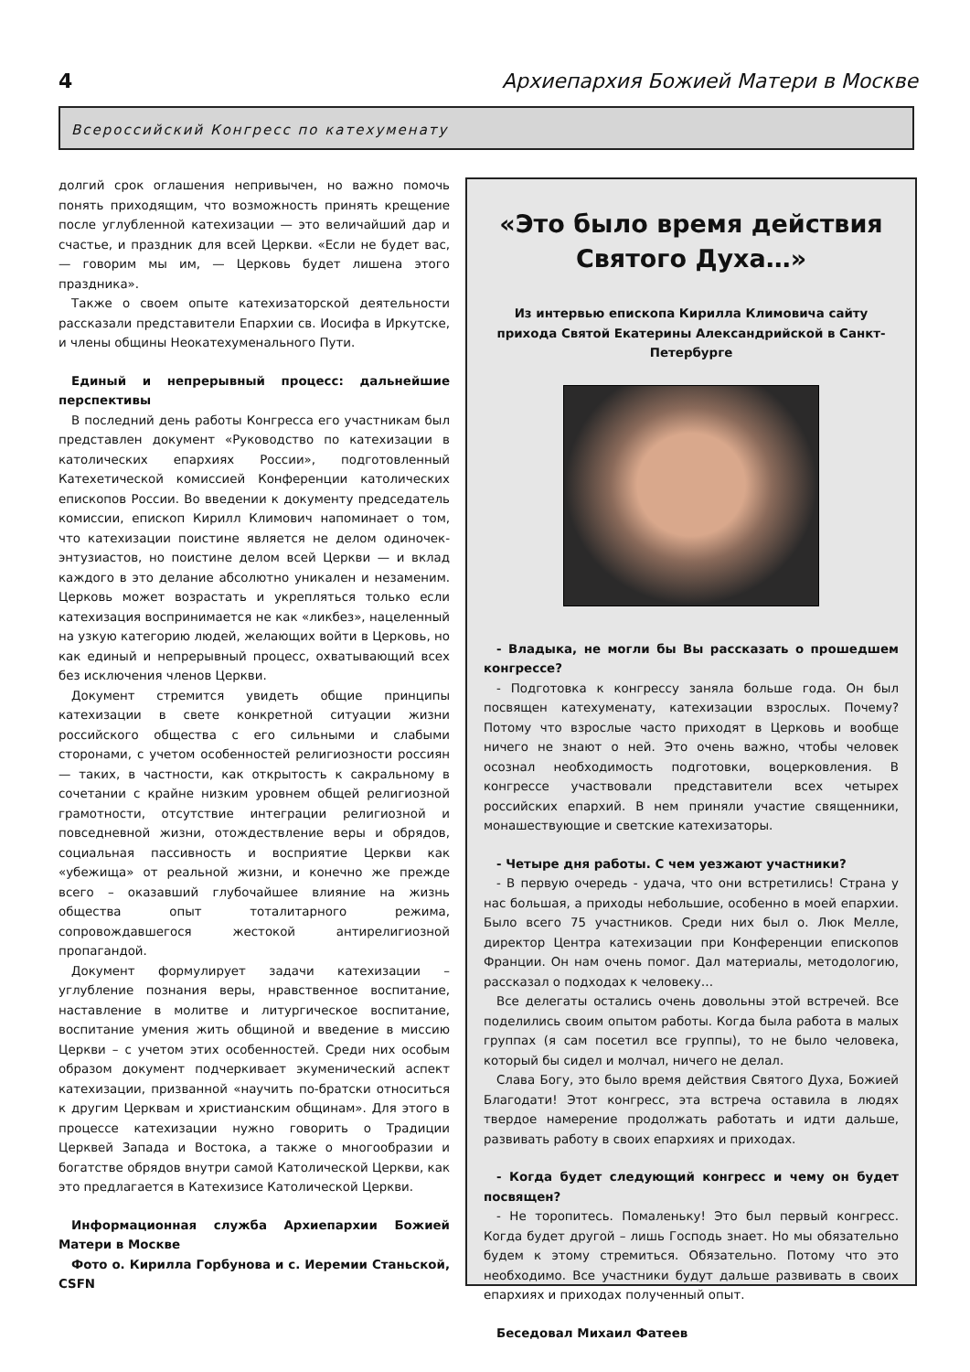4 Архиепархия Божией Матери в Москве
Всероссийский Конгресс по катехуменату
долгий срок оглашения непривычен, но важно помочь понять приходящим, что возможность принять крещение после углубленной катехизации — это величайший дар и счастье, и праздник для всей Церкви. «Если не будет вас, — говорим мы им, — Церковь будет лишена этого праздника».
Также о своем опыте катехизаторской деятельности рассказали представители Епархии св. Иосифа в Иркутске, и члены общины Неокатехуменального Пути.
Единый и непрерывный процесс: дальнейшие перспективы
В последний день работы Конгресса его участникам был представлен документ «Руководство по катехизации в католических епархиях России», подготовленный Катехетической комиссией Конференции католических епископов России. Во введении к документу председатель комиссии, епископ Кирилл Климович напоминает о том, что катехизации поистине является не делом одиночек-энтузиастов, но поистине делом всей Церкви — и вклад каждого в это делание абсолютно уникален и незаменим. Церковь может возрастать и укрепляться только если катехизация воспринимается не как «ликбез», нацеленный на узкую категорию людей, желающих войти в Церковь, но как единый и непрерывный процесс, охватывающий всех без исключения членов Церкви.
Документ стремится увидеть общие принципы катехизации в свете конкретной ситуации жизни российского общества с его сильными и слабыми сторонами, с учетом особенностей религиозности россиян — таких, в частности, как открытость к сакральному в сочетании с крайне низким уровнем общей религиозной грамотности, отсутствие интеграции религиозной и повседневной жизни, отождествление веры и обрядов, социальная пассивность и восприятие Церкви как «убежища» от реальной жизни, и конечно же прежде всего – оказавший глубочайшее влияние на жизнь общества опыт тоталитарного режима, сопровождавшегося жестокой антирелигиозной пропагандой.
Документ формулирует задачи катехизации – углубление познания веры, нравственное воспитание, наставление в молитве и литургическое воспитание, воспитание умения жить общиной и введение в миссию Церкви – с учетом этих особенностей. Среди них особым образом документ подчеркивает экуменический аспект катехизации, призванной «научить по-братски относиться к другим Церквам и христианским общинам». Для этого в процессе катехизации нужно говорить о Традиции Церквей Запада и Востока, а также о многообразии и богатстве обрядов внутри самой Католической Церкви, как это предлагается в Катехизисе Католической Церкви.
Информационная служба Архиепархии Божией Матери в Москве
Фото о. Кирилла Горбунова и с. Иеремии Станьской, CSFN
«Это было время действия Святого Духа…»
Из интервью епископа Кирилла Климовича сайту прихода Святой Екатерины Александрийской в Санкт-Петербурге
- Владыка, не могли бы Вы рассказать о прошедшем конгрессе?
- Подготовка к конгрессу заняла больше года. Он был посвящен катехуменату, катехизации взрослых. Почему? Потому что взрослые часто приходят в Церковь и вообще ничего не знают о ней. Это очень важно, чтобы человек осознал необходимость подготовки, воцерковления. В конгрессе участвовали представители всех четырех российских епархий. В нем приняли участие священники, монашествующие и светские катехизаторы.
- Четыре дня работы. С чем уезжают участники?
- В первую очередь - удача, что они встретились! Страна у нас большая, а приходы небольшие, особенно в моей епархии. Было всего 75 участников. Среди них был о. Люк Мелле, директор Центра катехизации при Конференции епископов Франции. Он нам очень помог. Дал материалы, методологию, рассказал о подходах к человеку…
Все делегаты остались очень довольны этой встречей. Все поделились своим опытом работы. Когда была работа в малых группах (я сам посетил все группы), то не было человека, который бы сидел и молчал, ничего не делал.
Слава Богу, это было время действия Святого Духа, Божией Благодати! Этот конгресс, эта встреча оставила в людях твердое намерение продолжать работать и идти дальше, развивать работу в своих епархиях и приходах.
- Когда будет следующий конгресс и чему он будет посвящен?
- Не торопитесь. Помаленьку! Это был первый конгресс. Когда будет другой – лишь Господь знает. Но мы обязательно будем к этому стремиться. Обязательно. Потому что это необходимо. Все участники будут дальше развивать в своих епархиях и приходах полученный опыт.
Беседовал Михаил Фатеев